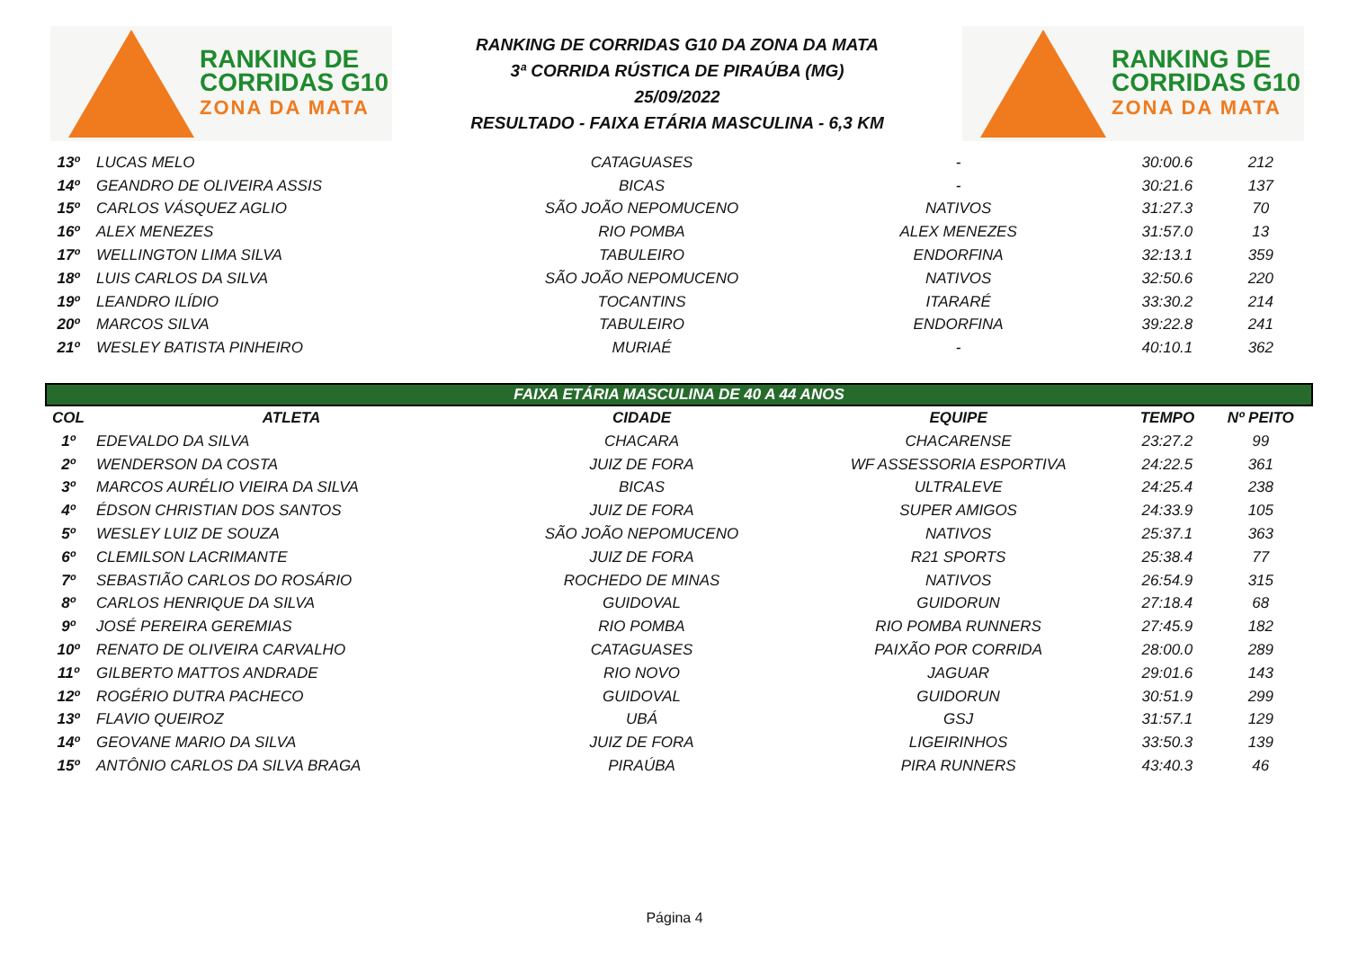RANKING DE
CORRIDAS G10
ZONA DA MATA
RANKING DE CORRIDAS G10 DA ZONA DA MATA
3ª CORRIDA RÚSTICA DE PIRAÚBA (MG)
25/09/2022
RESULTADO - FAIXA ETÁRIA MASCULINA - 6,3 KM
RANKING DE
CORRIDAS G10
ZONA DA MATA
| 13º | LUCAS MELO | CATAGUASES | - | 30:00.6 | 212 |
| 14º | GEANDRO DE OLIVEIRA ASSIS | BICAS | - | 30:21.6 | 137 |
| 15º | CARLOS VÁSQUEZ AGLIO | SÃO JOÃO NEPOMUCENO | NATIVOS | 31:27.3 | 70 |
| 16º | ALEX MENEZES | RIO POMBA | ALEX MENEZES | 31:57.0 | 13 |
| 17º | WELLINGTON LIMA SILVA | TABULEIRO | ENDORFINA | 32:13.1 | 359 |
| 18º | LUIS CARLOS DA SILVA | SÃO JOÃO NEPOMUCENO | NATIVOS | 32:50.6 | 220 |
| 19º | LEANDRO ILÍDIO | TOCANTINS | ITARARÉ | 33:30.2 | 214 |
| 20º | MARCOS SILVA | TABULEIRO | ENDORFINA | 39:22.8 | 241 |
| 21º | WESLEY BATISTA PINHEIRO | MURIAÉ | - | 40:10.1 | 362 |
| FAIXA ETÁRIA MASCULINA DE 40 A 44 ANOS | | | | | |
| COL | ATLETA | CIDADE | EQUIPE | TEMPO | Nº PEITO |
| 1º | EDEVALDO DA SILVA | CHACARA | CHACARENSE | 23:27.2 | 99 |
| 2º | WENDERSON DA COSTA | JUIZ DE FORA | WF ASSESSORIA ESPORTIVA | 24:22.5 | 361 |
| 3º | MARCOS AURÉLIO VIEIRA DA SILVA | BICAS | ULTRALEVE | 24:25.4 | 238 |
| 4º | ÉDSON CHRISTIAN DOS SANTOS | JUIZ DE FORA | SUPER AMIGOS | 24:33.9 | 105 |
| 5º | WESLEY LUIZ DE SOUZA | SÃO JOÃO NEPOMUCENO | NATIVOS | 25:37.1 | 363 |
| 6º | CLEMILSON LACRIMANTE | JUIZ DE FORA | R21 SPORTS | 25:38.4 | 77 |
| 7º | SEBASTIÃO CARLOS DO ROSÁRIO | ROCHEDO DE MINAS | NATIVOS | 26:54.9 | 315 |
| 8º | CARLOS HENRIQUE DA SILVA | GUIDOVAL | GUIDORUN | 27:18.4 | 68 |
| 9º | JOSÉ PEREIRA GEREMIAS | RIO POMBA | RIO POMBA RUNNERS | 27:45.9 | 182 |
| 10º | RENATO DE OLIVEIRA CARVALHO | CATAGUASES | PAIXÃO POR CORRIDA | 28:00.0 | 289 |
| 11º | GILBERTO MATTOS ANDRADE | RIO NOVO | JAGUAR | 29:01.6 | 143 |
| 12º | ROGÉRIO DUTRA PACHECO | GUIDOVAL | GUIDORUN | 30:51.9 | 299 |
| 13º | FLAVIO QUEIROZ | UBÁ | GSJ | 31:57.1 | 129 |
| 14º | GEOVANE MARIO DA SILVA | JUIZ DE FORA | LIGEIRINHOS | 33:50.3 | 139 |
| 15º | ANTÔNIO CARLOS DA SILVA BRAGA | PIRAÚBA | PIRA RUNNERS | 43:40.3 | 46 |
Página 4